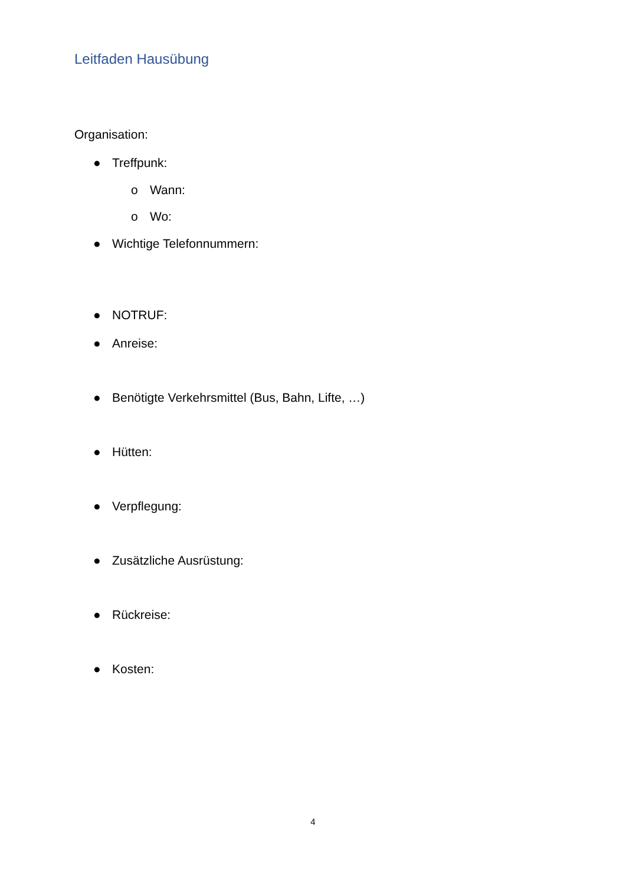Leitfaden Hausübung
Organisation:
● Treffpunk:
o Wann:
o Wo:
● Wichtige Telefonnummern:
● NOTRUF:
● Anreise:
● Benötigte Verkehrsmittel (Bus, Bahn, Lifte, …)
● Hütten:
● Verpflegung:
● Zusätzliche Ausrüstung:
● Rückreise:
● Kosten:
4